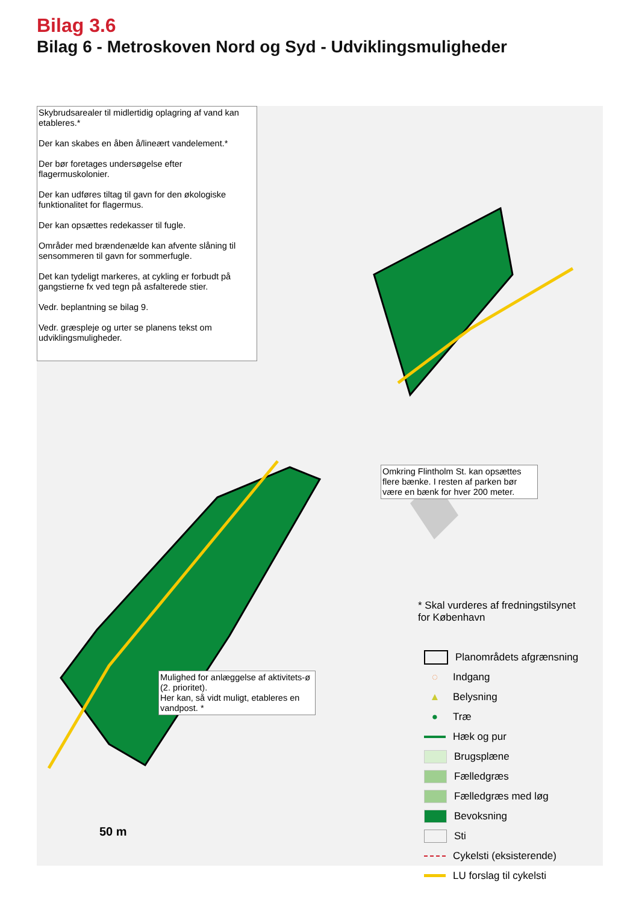Bilag 3.6
Bilag 6 - Metroskoven Nord og Syd - Udviklingsmuligheder
Skybrudsarealer til midlertidig oplagring af vand kan etableres.*
Der kan skabes en åben å/lineært vandelement.*
Der bør foretages undersøgelse efter flagermuskolonier.
Der kan udføres tiltag til gavn for den økologiske funktionalitet for flagermus.
Der kan opsættes redekasser til fugle.
Områder med brændenælde kan afvente slåning til sensommeren til gavn for sommerfugle.
Det kan tydeligt markeres, at cykling er forbudt på gangstierne fx ved tegn på asfalterede stier.
Vedr. beplantning se bilag 9.
Vedr. græspleje og urter se planens tekst om udviklingsmuligheder.
Omkring Flintholm St. kan opsættes flere bænke. I resten af parken bør være en bænk for hver 200 meter.
Mulighed for anlæggelse af aktivitets-ø (2. prioritet).
Her kan, så vidt muligt, etableres en vandpost. *
* Skal vurderes af fredningstilsynet
for København
Planområdets afgrænsning
◌ Indgang
▲ Belysning
● Træ
Hæk og pur
Brugsplæne
Fælledgræs
Fælledgræs med løg
Bevoksning
Sti
Cykelsti (eksisterende)
LU forslag til cykelsti
50 m